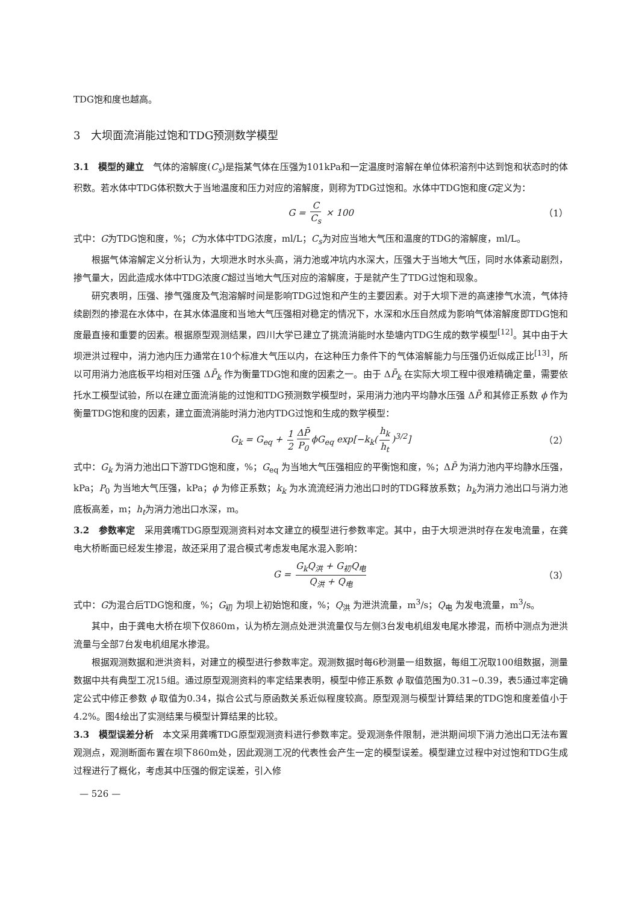TDG饱和度也越高。
3　大坝面流消能过饱和TDG预测数学模型
3.1　模型的建立　气体的溶解度(C<sub>s</sub>)是指某气体在压强为101kPa和一定温度时溶解在单位体积溶剂中达到饱和状态时的体积数。若水体中TDG体积数大于当地温度和压力对应的溶解度，则称为TDG过饱和。水体中TDG饱和度G定义为：
G = C C<sub>s</sub> × 100 （1）
式中：G为TDG饱和度，%；C为水体中TDG浓度，ml/L；C<sub>s</sub>为对应当地大气压和温度的TDG的溶解度，ml/L。
根据气体溶解定义分析认为，大坝泄水时水头高，消力池或冲坑内水深大，压强大于当地大气压，同时水体紊动剧烈，掺气量大，因此造成水体中TDG浓度C超过当地大气压对应的溶解度，于是就产生了TDG过饱和现象。
研究表明，压强、掺气强度及气泡溶解时间是影响TDG过饱和产生的主要因素。对于大坝下泄的高速掺气水流，气体持续剧烈的掺混在水体中，在其水体温度和当地大气压强相对稳定的情况下，水深和水压自然成为影响气体溶解度即TDG饱和度最直接和重要的因素。根据原型观测结果，四川大学已建立了挑流消能时水垫塘内TDG生成的数学模型<sup>[12]</sup>。其中由于大坝泄洪过程中，消力池内压力通常在10个标准大气压以内，在这种压力条件下的气体溶解能力与压强仍近似成正比<sup>[13]</sup>，所以可用消力池底板平均相对压强 ΔP̄<sub>k</sub> 作为衡量TDG饱和度的因素之一。由于 ΔP̄<sub>k</sub> 在实际大坝工程中很难精确定量，需要依托水工模型试验，所以在建立面流消能的过饱和TDG预测数学模型时，采用消力池内平均静水压强 ΔP̄ 和其修正系数 ϕ 作为衡量TDG饱和度的因素，建立面流消能时消力池内TDG过饱和生成的数学模型：
G<sub>k</sub> = G<sub>eq</sub> + 1 2 ΔP̄ P<sub>0</sub> ϕG<sub>eq</sub> exp[−k<sub>k</sub>(h<sub>k</sub> h<sub>t</sub>)<sup>3/2</sup>] （2）
式中：G<sub>k</sub> 为消力池出口下游TDG饱和度，%；G<sub>eq</sub> 为当地大气压强相应的平衡饱和度，%；ΔP̄ 为消力池内平均静水压强，kPa；P<sub>0</sub> 为当地大气压强，kPa；ϕ 为修正系数；k<sub>k</sub> 为水流流经消力池出口时的TDG释放系数；h<sub>k</sub>为消力池出口与消力池底板高差，m；h<sub>t</sub>为消力池出口水深，m。
3.2　参数率定　采用龚嘴TDG原型观测资料对本文建立的模型进行参数率定。其中，由于大坝泄洪时存在发电流量，在龚电大桥断面已经发生掺混，故还采用了混合模式考虑发电尾水混入影响：
G = G<sub>k</sub>Q<sub>洪</sub> + G<sub>初</sub>Q<sub>电</sub> Q<sub>洪</sub> + Q<sub>电</sub> （3）
式中：G为混合后TDG饱和度，%；G<sub>初</sub> 为坝上初始饱和度，%；Q<sub>洪</sub> 为泄洪流量，m<sup>3</sup>/s；Q<sub>电</sub> 为发电流量，m<sup>3</sup>/s。
其中，由于龚电大桥在坝下仅860m，认为桥左测点处泄洪流量仅与左侧3台发电机组发电尾水掺混，而桥中测点为泄洪流量与全部7台发电机组尾水掺混。
根据观测数据和泄洪资料，对建立的模型进行参数率定。观测数据时每6秒测量一组数据，每组工况取100组数据，测量数据中共有典型工况15组。通过原型观测资料的率定结果表明，模型中修正系数 ϕ 取值范围为0.31~0.39，表5通过率定确定公式中修正参数 ϕ 取值为0.34，拟合公式与原函数关系近似程度较高。原型观测与模型计算结果的TDG饱和度差值小于4.2%。图4绘出了实测结果与模型计算结果的比较。
3.3　模型误差分析　本文采用龚嘴TDG原型观测资料进行参数率定。受观测条件限制，泄洪期间坝下消力池出口无法布置观测点，观测断面布置在坝下860m处，因此观测工况的代表性会产生一定的模型误差。模型建立过程中对过饱和TDG生成过程进行了概化，考虑其中压强的假定误差，引入修
— 526 —